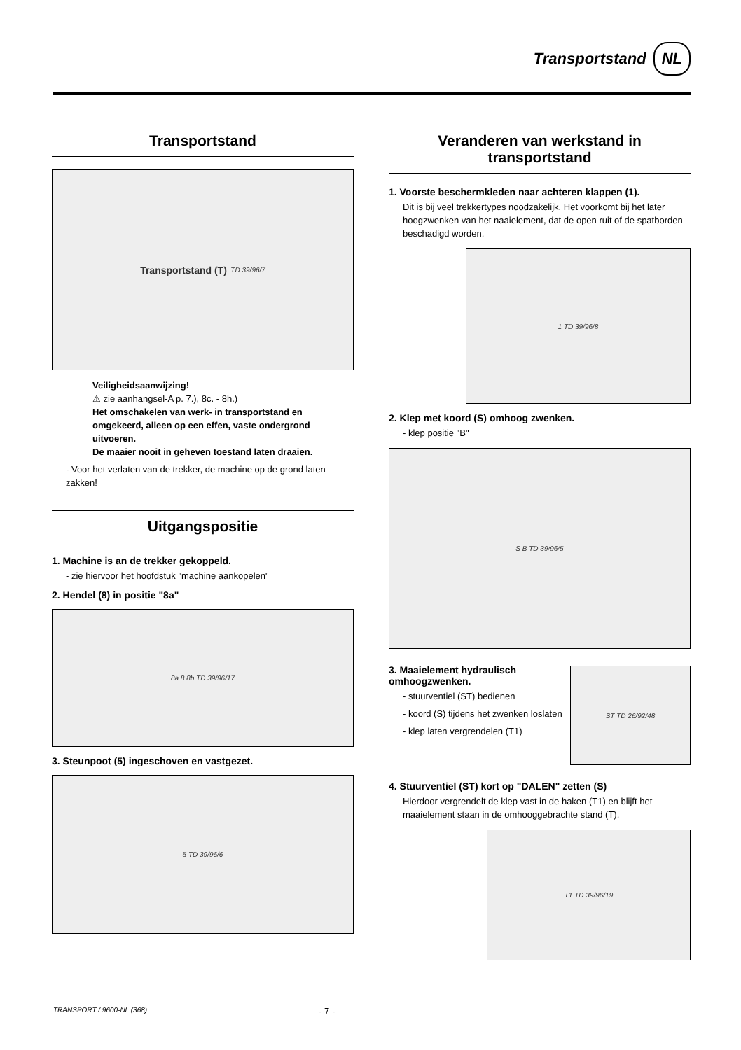Transportstand NL
Transportstand
Transportstand (T) TD 39/96/7
Veiligheidsaanwijzing!
⚠ zie aanhangsel-A p. 7.), 8c. - 8h.)
Het omschakelen van werk- in transportstand en omgekeerd, alleen op een effen, vaste ondergrond uitvoeren.
De maaier nooit in geheven toestand laten draaien.
- Voor het verlaten van de trekker, de machine op de grond laten zakken!
Uitgangspositie
1. Machine is an de trekker gekoppeld.
- zie hiervoor het hoofdstuk "machine aankopelen"
2. Hendel (8) in positie "8a"
8a 8 8b TD 39/96/17
3. Steunpoot (5) ingeschoven en vastgezet.
5 TD 39/96/6
Veranderen van werkstand in transportstand
1. Voorste beschermkleden naar achteren klappen (1).
Dit is bij veel trekkertypes noodzakelijk. Het voorkomt bij het later hoogzwenken van het naaielement, dat de open ruit of de spatborden beschadigd worden.
1 TD 39/96/8
2. Klep met koord (S) omhoog zwenken.
- klep positie "B"
S B TD 39/96/5
3. Maaielement hydraulisch omhoogzwenken.
- stuurventiel (ST) bedienen
- koord (S) tijdens het zwenken loslaten
- klep laten vergrendelen (T1)
ST TD 26/92/48
4. Stuurventiel (ST) kort op "DALEN" zetten (S)
Hierdoor vergrendelt de klep vast in de haken (T1) en blijft het maaielement staan in de omhooggebrachte stand (T).
T1 TD 39/96/19
TRANSPORT / 9600-NL (368) - 7 -